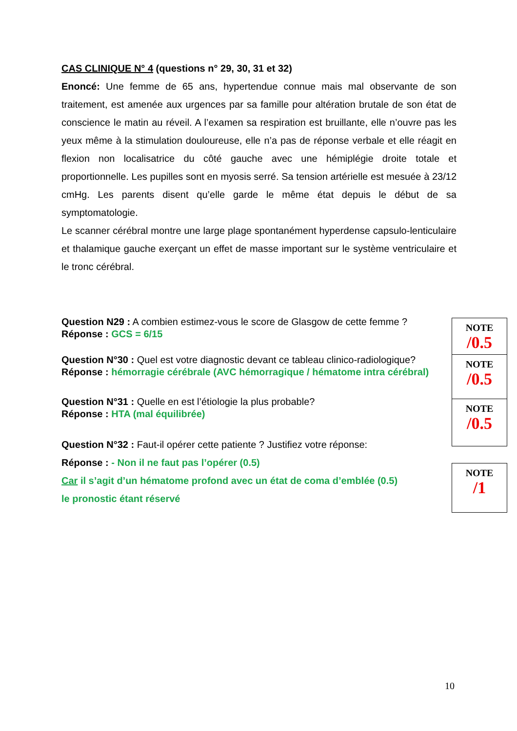CAS CLINIQUE N° 4 (questions n° 29, 30, 31 et 32)
Enoncé: Une femme de 65 ans, hypertendue connue mais mal observante de son traitement, est amenée aux urgences par sa famille pour altération brutale de son état de conscience le matin au réveil. A l’examen sa respiration est bruillante, elle n’ouvre pas les yeux même à la stimulation douloureuse, elle n’a pas de réponse verbale et elle réagit en flexion non localisatrice du côté gauche avec une hémiplégie droite totale et proportionnelle. Les pupilles sont en myosis serré. Sa tension artérielle est mesuée à 23/12 cmHg. Les parents disent qu’elle garde le même état depuis le début de sa symptomatologie.
Le scanner cérébral montre une large plage spontanément hyperdense capsulo-lenticulaire et thalamique gauche exerçant un effet de masse important sur le système ventriculaire et le tronc cérébral.
Question N29 : A combien estimez-vous le score de Glasgow de cette femme ?
Réponse : GCS = 6/15
Question N°30 : Quel est votre diagnostic devant ce tableau clinico-radiologique?
Réponse : hémorragie cérébrale (AVC hémorragique / hématome intra cérébral)
Question N°31 : Quelle en est l’étiologie la plus probable?
Réponse : HTA (mal équilibrée)
Question N°32 : Faut-il opérer cette patiente ? Justifiez votre réponse:
Réponse : - Non il ne faut pas l’opérer (0.5)
Car il s’agit d’un hématome profond avec un état de coma d’emblée (0.5)
le pronostic étant réservé
NOTE
/0.5
NOTE
/0.5
NOTE
/0.5
NOTE
/1
10